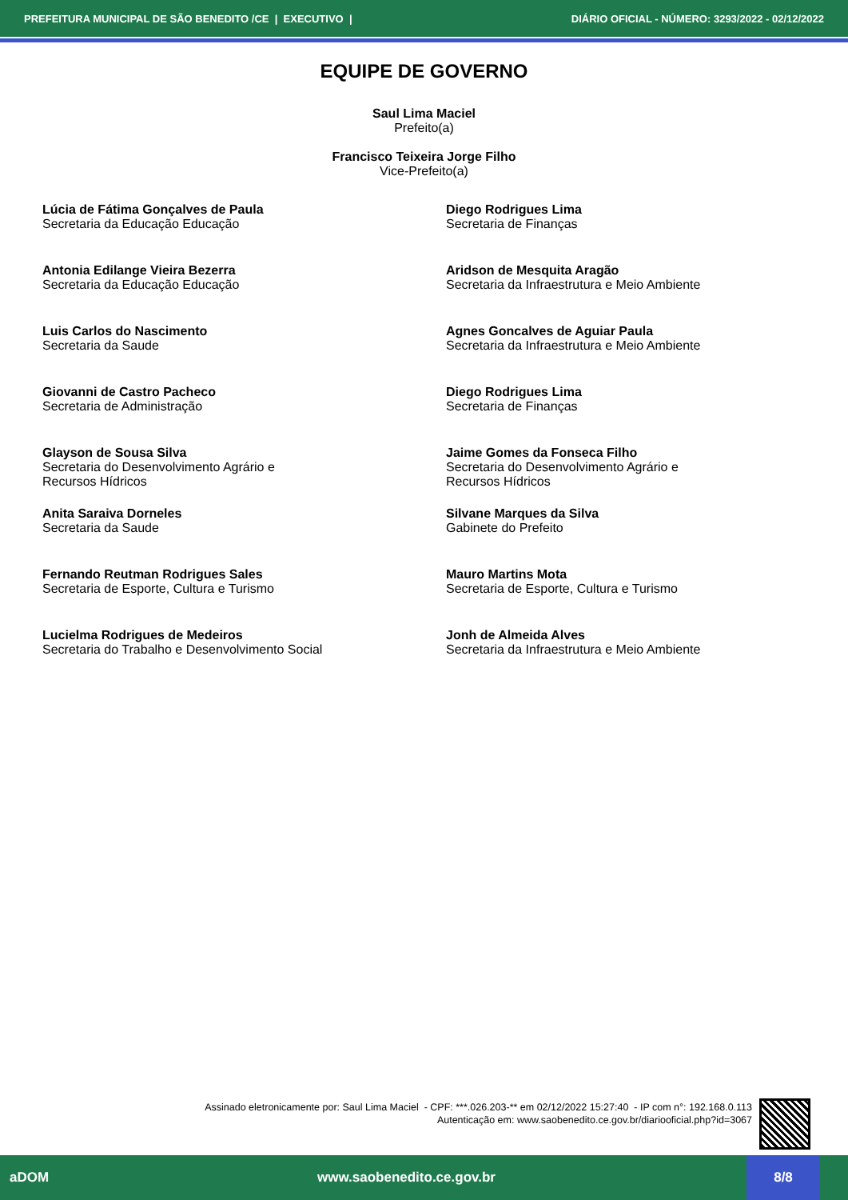PREFEITURA MUNICIPAL DE SÃO BENEDITO /CE | EXECUTIVO | DIÁRIO OFICIAL - NÚMERO: 3293/2022 - 02/12/2022
EQUIPE DE GOVERNO
Saul Lima Maciel
Prefeito(a)
Francisco Teixeira Jorge Filho
Vice-Prefeito(a)
Lúcia de Fátima Gonçalves de Paula
Secretaria da Educação Educação
Diego Rodrigues Lima
Secretaria de Finanças
Antonia Edilange Vieira Bezerra
Secretaria da Educação Educação
Aridson de Mesquita Aragão
Secretaria da Infraestrutura e Meio Ambiente
Luis Carlos do Nascimento
Secretaria da Saude
Agnes Goncalves de Aguiar Paula
Secretaria da Infraestrutura e Meio Ambiente
Giovanni de Castro Pacheco
Secretaria de Administração
Diego Rodrigues Lima
Secretaria de Finanças
Glayson de Sousa Silva
Secretaria do Desenvolvimento Agrário e
Recursos Hídricos
Jaime Gomes da Fonseca Filho
Secretaria do Desenvolvimento Agrário e
Recursos Hídricos
Anita Saraiva Dorneles
Secretaria da Saude
Silvane Marques da Silva
Gabinete do Prefeito
Fernando Reutman Rodrigues Sales
Secretaria de Esporte, Cultura e Turismo
Mauro Martins Mota
Secretaria de Esporte, Cultura e Turismo
Lucielma Rodrigues de Medeiros
Secretaria do Trabalho e Desenvolvimento Social
Jonh de Almeida Alves
Secretaria da Infraestrutura e Meio Ambiente
Assinado eletronicamente por: Saul Lima Maciel - CPF: ***.026.203-** em 02/12/2022 15:27:40 - IP com n°: 192.168.0.113
Autenticação em: www.saobenedito.ce.gov.br/diariooficial.php?id=3067
aDOM www.saobenedito.ce.gov.br 8/8